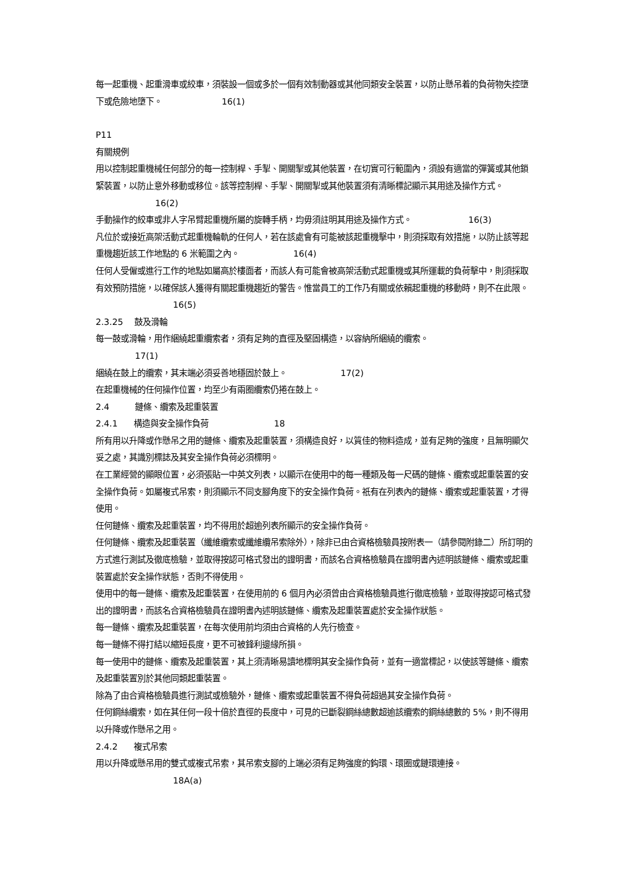每一起重機、起重滑車或絞車，須裝設一個或多於一個有效制動器或其他同類安全裝置，以防止懸吊着的負荷物失控墮下或危險地墮下。 16(1)
P11
有關規例
用以控制起重機械任何部分的每一控制桿、手掣、開關掣或其他裝置，在切實可行範圍內，須設有適當的彈簧或其他鎖緊裝置，以防止意外移動或移位。該等控制桿、手掣、開關掣或其他裝置須有清晰標記顯示其用途及操作方式。 16(2)
手動操作的絞車或非人字吊臂起重機所屬的旋轉手柄，均毋須註明其用途及操作方式。 16(3)
凡位於或接近高架活動式起重機輪軌的任何人，若在該處會有可能被該起重機擊中，則須採取有效措施，以防止該等起重機趨近該工作地點的 6 米範圍之內。 16(4)
任何人受僱或進行工作的地點如屬高於樓面者，而該人有可能會被高架活動式起重機或其所運載的負荷擊中，則須採取有效預防措施，以確保該人獲得有關起重機趨近的警告。惟當員工的工作乃有關或依賴起重機的移動時，則不在此限。 16(5)
2.3.25 鼓及滑輪
每一鼓或滑輪，用作綑繞起重纜索者，須有足夠的直徑及堅固構造，以容納所綑繞的纜索。
17(1)
綑繞在鼓上的纜索，其末端必須妥善地穩固於鼓上。 17(2)
在起重機械的任何操作位置，均至少有兩圈纜索仍捲在鼓上。
2.4 鏈條、纜索及起重裝置
2.4.1 構造與安全操作負荷 18
所有用以升降或作懸吊之用的鏈條、纜索及起重裝置，須構造良好，以質佳的物料造成，並有足夠的強度，且無明顯欠妥之處，其識別標誌及其安全操作負荷必須標明。
在工業經營的顯眼位置，必須張貼一中英文列表，以顯示在使用中的每一種類及每一尺碼的鏈條、纜索或起重裝置的安全操作負荷。如屬複式吊索，則須顯示不同支腳角度下的安全操作負荷。祇有在列表內的鏈條、纜索或起重裝置，才得使用。
任何鏈條、纜索及起重裝置，均不得用於超逾列表所顯示的安全操作負荷。
任何鏈條、纜索及起重裝置（纖維纜索或纖維纜吊索除外），除非已由合資格檢驗員按附表一（請參閱附錄二）所訂明的方式進行測試及徹底檢驗，並取得按認可格式發出的證明書，而該名合資格檢驗員在證明書內述明該鏈條、纜索或起重裝置處於安全操作狀態，否則不得使用。
使用中的每一鏈條、纜索及起重裝置，在使用前的 6 個月內必須曾由合資格檢驗員進行徹底檢驗，並取得按認可格式發出的證明書，而該名合資格檢驗員在證明書內述明該鏈條、纜索及起重裝置處於安全操作狀態。
每一鏈條、纜索及起重裝置，在每次使用前均須由合資格的人先行檢查。
每一鏈條不得打結以縮短長度，更不可被鋒利邊緣所損。
每一使用中的鏈條、纜索及起重裝置，其上須清晰易讀地標明其安全操作負荷，並有一適當標記，以使該等鏈條、纜索及起重裝置別於其他同類起重裝置。
除為了由合資格檢驗員進行測試或檢驗外，鏈條、纜索或起重裝置不得負荷超過其安全操作負荷。
任何鋼絲纜索，如在其任何一段十倍於直徑的長度中，可見的已斷裂鋼絲總數超逾該纜索的鋼絲總數的 5%，則不得用以升降或作懸吊之用。
2.4.2 複式吊索
用以升降或懸吊用的雙式或複式吊索，其吊索支腳的上端必須有足夠強度的鈎環、環圈或鏈環連接。
18A(a)